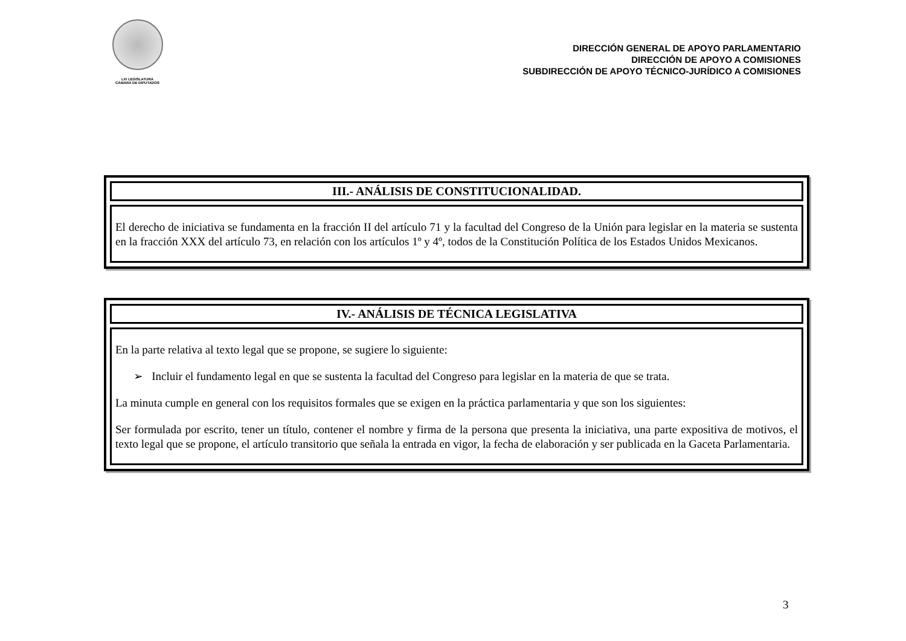LXI LEGISLATURA
CÁMARA DE DIPUTADOS
DIRECCIÓN GENERAL DE APOYO PARLAMENTARIO
DIRECCIÓN DE APOYO A COMISIONES
SUBDIRECCIÓN DE APOYO TÉCNICO-JURÍDICO A COMISIONES
III.- ANÁLISIS DE CONSTITUCIONALIDAD.
El derecho de iniciativa se fundamenta en la fracción II del artículo 71 y la facultad del Congreso de la Unión para legislar en la materia se sustenta en la fracción XXX del artículo 73, en relación con los artículos 1º y 4º, todos de la Constitución Política de los Estados Unidos Mexicanos.
IV.- ANÁLISIS DE TÉCNICA LEGISLATIVA
En la parte relativa al texto legal que se propone, se sugiere lo siguiente:
➢ Incluir el fundamento legal en que se sustenta la facultad del Congreso para legislar en la materia de que se trata.
La minuta cumple en general con los requisitos formales que se exigen en la práctica parlamentaria y que son los siguientes:
Ser formulada por escrito, tener un título, contener el nombre y firma de la persona que presenta la iniciativa, una parte expositiva de motivos, el texto legal que se propone, el artículo transitorio que señala la entrada en vigor, la fecha de elaboración y ser publicada en la Gaceta Parlamentaria.
3